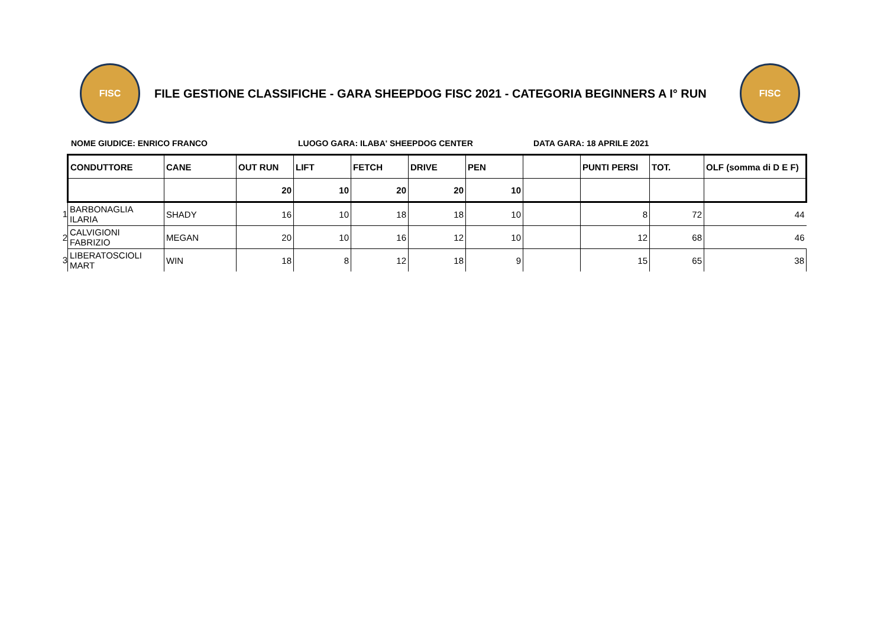FISC
FILE GESTIONE CLASSIFICHE - GARA SHEEPDOG FISC 2021 - CATEGORIA BEGINNERS A I° RUN
FISC
NOME GIUDICE: ENRICO FRANCO LUOGO GARA: ILABA' SHEEPDOG CENTER DATA GARA: 18 APRILE 2021
| | CONDUTTORE | CANE | OUT RUN | LIFT | FETCH | DRIVE | PEN | | PUNTI PERSI | TOT. | OLF (somma di D E F) |
| --- | --- | --- | --- | --- | --- | --- | --- | --- | --- | --- | --- |
| | | | 20 | 10 | 20 | 20 | 10 | | | | |
| 1 | BARBONAGLIA ILARIA | SHADY | 16 | 10 | 18 | 18 | 10 | | 8 | 72 | 44 |
| 2 | CALVIGIONI FABRIZIO | MEGAN | 20 | 10 | 16 | 12 | 10 | | 12 | 68 | 46 |
| 3 | LIBERATOSCIOLI MART | WIN | 18 | 8 | 12 | 18 | 9 | | 15 | 65 | 38 |